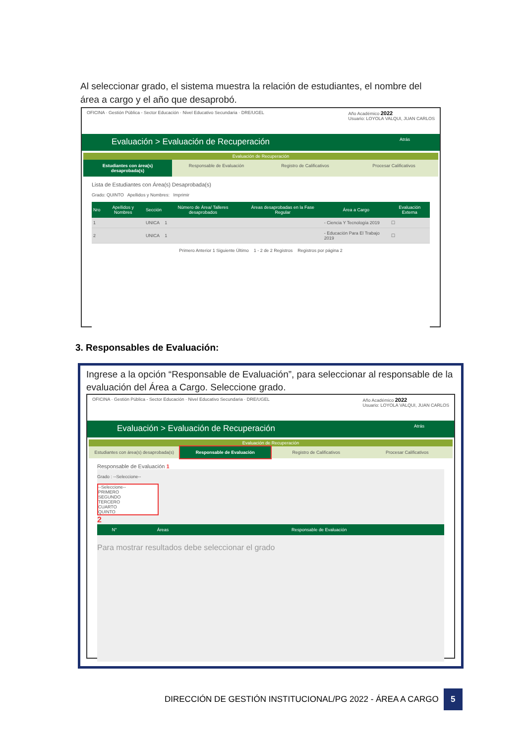Al seleccionar grado, el sistema muestra la relación de estudiantes, el nombre del área a cargo y el año que desaprobó.
OFICINA · Gestión Pública - Sector Educación · Nivel Educativo Secundaria · DRE/UGEL
Año Académico 2022
Usuario: LOYOLA VALQUI, JUAN CARLOS
Evaluación > Evaluación de Recuperación Atrás
Evaluación de Recuperación
Estudiantes con área(s) desaprobada(s)
Responsable de Evaluación Registro de Calificativos Procesar Calificativos
Lista de Estudiantes con Área(s) Desaprobada(s)
Grado: QUINTO Apellidos y Nombres: Imprimir
| Nro | Apellidos y Nombres | Sección | Número de Área/ Talleres desaprobados | Áreas desaprobadas en la Fase Regular | Área a Cargo | Evaluación Externa |
| --- | --- | --- | --- | --- | --- | --- |
| 1 | | UNICA | 1 | | - Ciencia Y Tecnología 2019 | ☐ |
| 2 | | UNICA | 1 | | - Educación Para El Trabajo 2019 | ☐ |
Primero Anterior 1 Siguiente Último 1 - 2 de 2 Registros Registros por página 2
3. Responsables de Evaluación:
Ingrese a la opción “Responsable de Evaluación”, para seleccionar al responsable de la evaluación del Área a Cargo. Seleccione grado.
OFICINA · Gestión Pública - Sector Educación · Nivel Educativo Secundaria · DRE/UGEL
Año Académico 2022
Usuario: LOYOLA VALQUI, JUAN CARLOS
Evaluación > Evaluación de Recuperación Atrás
Evaluación de Recuperación
Estudiantes con área(s) desaprobada(s)
Responsable de Evaluación Registro de Calificativos Procesar Calificativos
Responsable de Evaluación 1
Grado : --Seleccione--
--Seleccione--
PRIMERO
SEGUNDO
TERCERO
CUARTO
QUINTO
2
| N° | Áreas | Responsable de Evaluación |
| --- | --- | --- |
Para mostrar resultados debe seleccionar el grado
DIRECCIÓN DE GESTIÓN INSTITUCIONAL/PG 2022 - ÁREA A CARGO
5